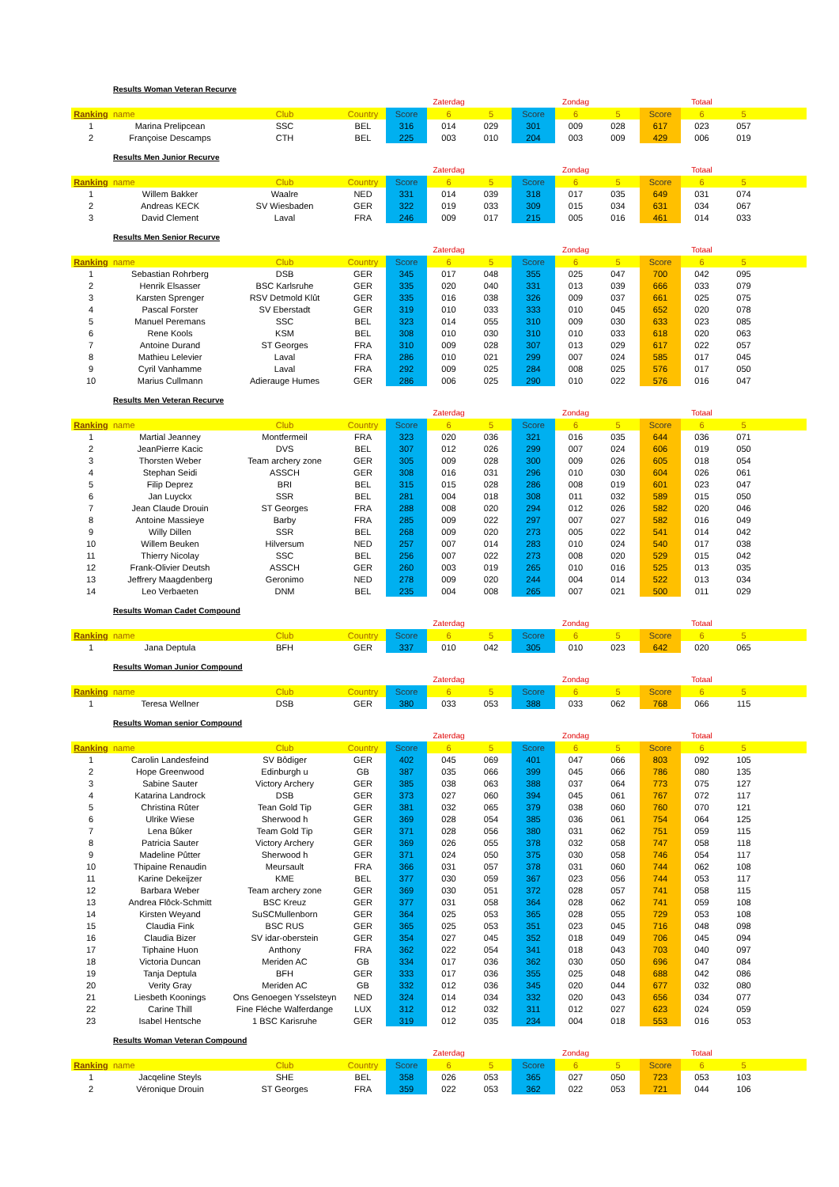Results Woman Veteran Recurve
| | | | | | Zaterdag | | | Zondag | | | Totaal | | |
| Ranking | name | Club | Country | Score | 6 | 5 | Score | 6 | 5 | Score | 6 | 5 | |
| 1 | Marina Prelipcean | SSC | BEL | 316 | 014 | 029 | 301 | 009 | 028 | 617 | 023 | 057 | |
| 2 | Françoise Descamps | CTH | BEL | 225 | 003 | 010 | 204 | 003 | 009 | 429 | 006 | 019 | |
Results Men Junior Recurve
| | | | | | Zaterdag | | | Zondag | | | Totaal | | |
| Ranking | name | Club | Country | Score | 6 | 5 | Score | 6 | 5 | Score | 6 | 5 | |
| 1 | Willem Bakker | Waalre | NED | 331 | 014 | 039 | 318 | 017 | 035 | 649 | 031 | 074 | |
| 2 | Andreas KECK | SV Wiesbaden | GER | 322 | 019 | 033 | 309 | 015 | 034 | 631 | 034 | 067 | |
| 3 | David Clement | Laval | FRA | 246 | 009 | 017 | 215 | 005 | 016 | 461 | 014 | 033 | |
Results Men Senior Recurve
| | | | | | Zaterdag | | | Zondag | | | Totaal | | |
| Ranking | name | Club | Country | Score | 6 | 5 | Score | 6 | 5 | Score | 6 | 5 | |
| 1 | Sebastian Rohrberg | DSB | GER | 345 | 017 | 048 | 355 | 025 | 047 | 700 | 042 | 095 | |
| 2 | Henrik Elsasser | BSC Karlsruhe | GER | 335 | 020 | 040 | 331 | 013 | 039 | 666 | 033 | 079 | |
| 3 | Karsten Sprenger | RSV Detmold Klût | GER | 335 | 016 | 038 | 326 | 009 | 037 | 661 | 025 | 075 | |
| 4 | Pascal Forster | SV Eberstadt | GER | 319 | 010 | 033 | 333 | 010 | 045 | 652 | 020 | 078 | |
| 5 | Manuel Peremans | SSC | BEL | 323 | 014 | 055 | 310 | 009 | 030 | 633 | 023 | 085 | |
| 6 | Rene Kools | KSM | BEL | 308 | 010 | 030 | 310 | 010 | 033 | 618 | 020 | 063 | |
| 7 | Antoine Durand | ST Georges | FRA | 310 | 009 | 028 | 307 | 013 | 029 | 617 | 022 | 057 | |
| 8 | Mathieu Lelevier | Laval | FRA | 286 | 010 | 021 | 299 | 007 | 024 | 585 | 017 | 045 | |
| 9 | Cyril Vanhamme | Laval | FRA | 292 | 009 | 025 | 284 | 008 | 025 | 576 | 017 | 050 | |
| 10 | Marius Cullmann | Adierauge Humes | GER | 286 | 006 | 025 | 290 | 010 | 022 | 576 | 016 | 047 | |
Results Men Veteran Recurve
| | | | | | Zaterdag | | | Zondag | | | Totaal | | |
| Ranking | name | Club | Country | Score | 6 | 5 | Score | 6 | 5 | Score | 6 | 5 | |
| 1 | Martial Jeanney | Montfermeil | FRA | 323 | 020 | 036 | 321 | 016 | 035 | 644 | 036 | 071 | |
| 2 | JeanPierre Kacic | DVS | BEL | 307 | 012 | 026 | 299 | 007 | 024 | 606 | 019 | 050 | |
| 3 | Thorsten Weber | Team archery zone | GER | 305 | 009 | 028 | 300 | 009 | 026 | 605 | 018 | 054 | |
| 4 | Stephan Seidi | ASSCH | GER | 308 | 016 | 031 | 296 | 010 | 030 | 604 | 026 | 061 | |
| 5 | Filip Deprez | BRI | BEL | 315 | 015 | 028 | 286 | 008 | 019 | 601 | 023 | 047 | |
| 6 | Jan Luyckx | SSR | BEL | 281 | 004 | 018 | 308 | 011 | 032 | 589 | 015 | 050 | |
| 7 | Jean Claude Drouin | ST Georges | FRA | 288 | 008 | 020 | 294 | 012 | 026 | 582 | 020 | 046 | |
| 8 | Antoine Massieye | Barby | FRA | 285 | 009 | 022 | 297 | 007 | 027 | 582 | 016 | 049 | |
| 9 | Willy Dillen | SSR | BEL | 268 | 009 | 020 | 273 | 005 | 022 | 541 | 014 | 042 | |
| 10 | Willem Beuken | Hilversum | NED | 257 | 007 | 014 | 283 | 010 | 024 | 540 | 017 | 038 | |
| 11 | Thierry Nicolay | SSC | BEL | 256 | 007 | 022 | 273 | 008 | 020 | 529 | 015 | 042 | |
| 12 | Frank-Olivier Deutsh | ASSCH | GER | 260 | 003 | 019 | 265 | 010 | 016 | 525 | 013 | 035 | |
| 13 | Jeffrery Maagdenberg | Geronimo | NED | 278 | 009 | 020 | 244 | 004 | 014 | 522 | 013 | 034 | |
| 14 | Leo Verbaeten | DNM | BEL | 235 | 004 | 008 | 265 | 007 | 021 | 500 | 011 | 029 | |
Results Woman Cadet Compound
| | | | | | Zaterdag | | | Zondag | | | Totaal | | |
| Ranking | name | Club | Country | Score | 6 | 5 | Score | 6 | 5 | Score | 6 | 5 | |
| 1 | Jana Deptula | BFH | GER | 337 | 010 | 042 | 305 | 010 | 023 | 642 | 020 | 065 | |
Results Woman Junior Compound
| | | | | | Zaterdag | | | Zondag | | | Totaal | | |
| Ranking | name | Club | Country | Score | 6 | 5 | Score | 6 | 5 | Score | 6 | 5 | |
| 1 | Teresa Wellner | DSB | GER | 380 | 033 | 053 | 388 | 033 | 062 | 768 | 066 | 115 | |
Results Woman senior Compound
| | | | | | Zaterdag | | | Zondag | | | Totaal | | |
| Ranking | name | Club | Country | Score | 6 | 5 | Score | 6 | 5 | Score | 6 | 5 | |
| 1 | Carolin Landesfeind | SV Bôdiger | GER | 402 | 045 | 069 | 401 | 047 | 066 | 803 | 092 | 105 | |
| 2 | Hope Greenwood | Edinburgh u | GB | 387 | 035 | 066 | 399 | 045 | 066 | 786 | 080 | 135 | |
| 3 | Sabine Sauter | Victory Archery | GER | 385 | 038 | 063 | 388 | 037 | 064 | 773 | 075 | 127 | |
| 4 | Katarina Landrock | DSB | GER | 373 | 027 | 060 | 394 | 045 | 061 | 767 | 072 | 117 | |
| 5 | Christina Rûter | Tean Gold Tip | GER | 381 | 032 | 065 | 379 | 038 | 060 | 760 | 070 | 121 | |
| 6 | Ulrike Wiese | Sherwood h | GER | 369 | 028 | 054 | 385 | 036 | 061 | 754 | 064 | 125 | |
| 7 | Lena Bûker | Team Gold Tip | GER | 371 | 028 | 056 | 380 | 031 | 062 | 751 | 059 | 115 | |
| 8 | Patricia Sauter | Victory Archery | GER | 369 | 026 | 055 | 378 | 032 | 058 | 747 | 058 | 118 | |
| 9 | Madeline Pûtter | Sherwood h | GER | 371 | 024 | 050 | 375 | 030 | 058 | 746 | 054 | 117 | |
| 10 | Thipaine Renaudin | Meursault | FRA | 366 | 031 | 057 | 378 | 031 | 060 | 744 | 062 | 108 | |
| 11 | Karine Dekeijzer | KME | BEL | 377 | 030 | 059 | 367 | 023 | 056 | 744 | 053 | 117 | |
| 12 | Barbara Weber | Team archery zone | GER | 369 | 030 | 051 | 372 | 028 | 057 | 741 | 058 | 115 | |
| 13 | Andrea Flôck-Schmitt | BSC Kreuz | GER | 377 | 031 | 058 | 364 | 028 | 062 | 741 | 059 | 108 | |
| 14 | Kirsten Weyand | SuSCMullenborn | GER | 364 | 025 | 053 | 365 | 028 | 055 | 729 | 053 | 108 | |
| 15 | Claudia Fink | BSC RUS | GER | 365 | 025 | 053 | 351 | 023 | 045 | 716 | 048 | 098 | |
| 16 | Claudia Bizer | SV idar-oberstein | GER | 354 | 027 | 045 | 352 | 018 | 049 | 706 | 045 | 094 | |
| 17 | Tiphaine Huon | Anthony | FRA | 362 | 022 | 054 | 341 | 018 | 043 | 703 | 040 | 097 | |
| 18 | Victoria Duncan | Meriden AC | GB | 334 | 017 | 036 | 362 | 030 | 050 | 696 | 047 | 084 | |
| 19 | Tanja Deptula | BFH | GER | 333 | 017 | 036 | 355 | 025 | 048 | 688 | 042 | 086 | |
| 20 | Verity Gray | Meriden AC | GB | 332 | 012 | 036 | 345 | 020 | 044 | 677 | 032 | 080 | |
| 21 | Liesbeth Koonings | Ons Genoegen Ysselsteyn | NED | 324 | 014 | 034 | 332 | 020 | 043 | 656 | 034 | 077 | |
| 22 | Carine Thill | Fine Fléche Walferdange | LUX | 312 | 012 | 032 | 311 | 012 | 027 | 623 | 024 | 059 | |
| 23 | Isabel Hentsche | 1 BSC Karisruhe | GER | 319 | 012 | 035 | 234 | 004 | 018 | 553 | 016 | 053 | |
Results Woman Veteran Compound
| | | | | | Zaterdag | | | Zondag | | | Totaal | | |
| Ranking | name | Club | Country | Score | 6 | 5 | Score | 6 | 5 | Score | 6 | 5 | |
| 1 | Jacqeline Steyls | SHE | BEL | 358 | 026 | 053 | 365 | 027 | 050 | 723 | 053 | 103 | |
| 2 | Véronique Drouin | ST Georges | FRA | 359 | 022 | 053 | 362 | 022 | 053 | 721 | 044 | 106 | |